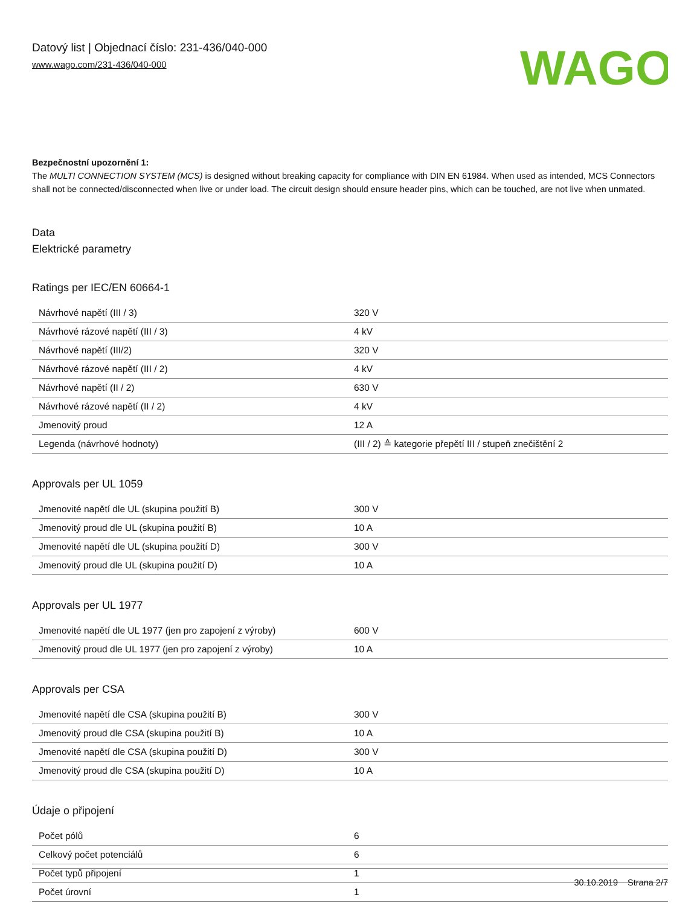Datový list | Objednací číslo: 231-436/040-000
www.wago.com/231-436/040-000
WAGO
Bezpečnostní upozornění 1:
The MULTI CONNECTION SYSTEM (MCS) is designed without breaking capacity for compliance with DIN EN 61984. When used as intended, MCS Connectors shall not be connected/disconnected when live or under load. The circuit design should ensure header pins, which can be touched, are not live when unmated.
Data
Elektrické parametry
Ratings per IEC/EN 60664-1
| Návrhové napětí (III / 3) | 320 V |
| Návrhové rázové napětí (III / 3) | 4 kV |
| Návrhové napětí (III/2) | 320 V |
| Návrhové rázové napětí (III / 2) | 4 kV |
| Návrhové napětí (II / 2) | 630 V |
| Návrhové rázové napětí (II / 2) | 4 kV |
| Jmenovitý proud | 12 A |
| Legenda (návrhové hodnoty) | (III / 2) ≙ kategorie přepětí III / stupeň znečištění 2 |
Approvals per UL 1059
| Jmenovité napětí dle UL (skupina použití B) | 300 V |
| Jmenovitý proud dle UL (skupina použití B) | 10 A |
| Jmenovité napětí dle UL (skupina použití D) | 300 V |
| Jmenovitý proud dle UL (skupina použití D) | 10 A |
Approvals per UL 1977
| Jmenovité napětí dle UL 1977 (jen pro zapojení z výroby) | 600 V |
| Jmenovitý proud dle UL 1977 (jen pro zapojení z výroby) | 10 A |
Approvals per CSA
| Jmenovité napětí dle CSA (skupina použití B) | 300 V |
| Jmenovitý proud dle CSA (skupina použití B) | 10 A |
| Jmenovité napětí dle CSA (skupina použití D) | 300 V |
| Jmenovitý proud dle CSA (skupina použití D) | 10 A |
Údaje o připojení
| Počet pólů | 6 |
| Celkový počet potenciálů | 6 |
| Počet typů připojení | 1 |
| Počet úrovní | 1 |
30.10.2019 Strana 2/7